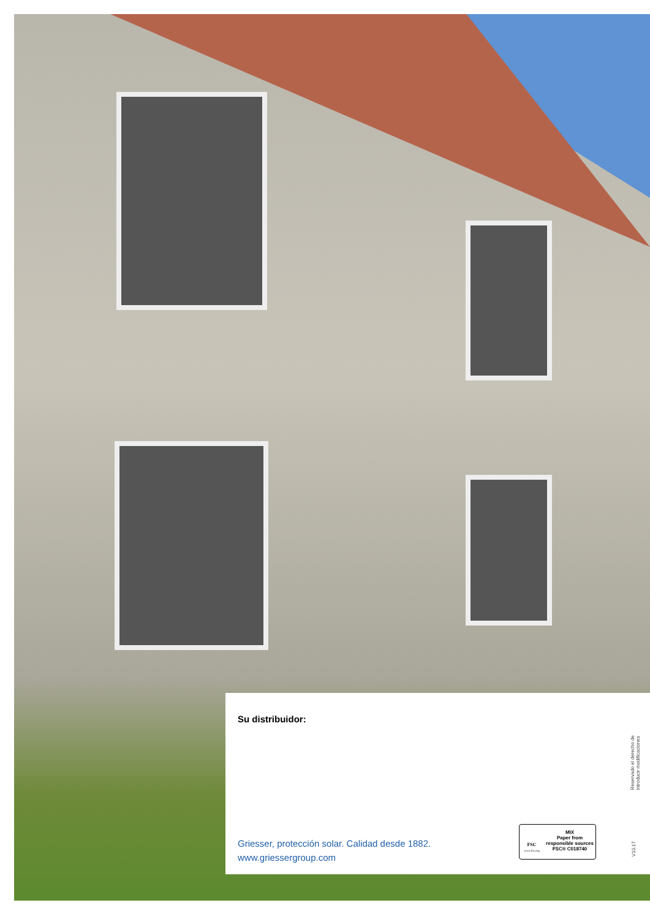Su distribuidor:
Griesser, protección solar. Calidad desde 1882.
www.griessergroup.com
FSC
www.fsc.org
MIX
Paper from responsible sources
FSC® C018740
Reservado el derecho de
introducir modificaciones
V10.17